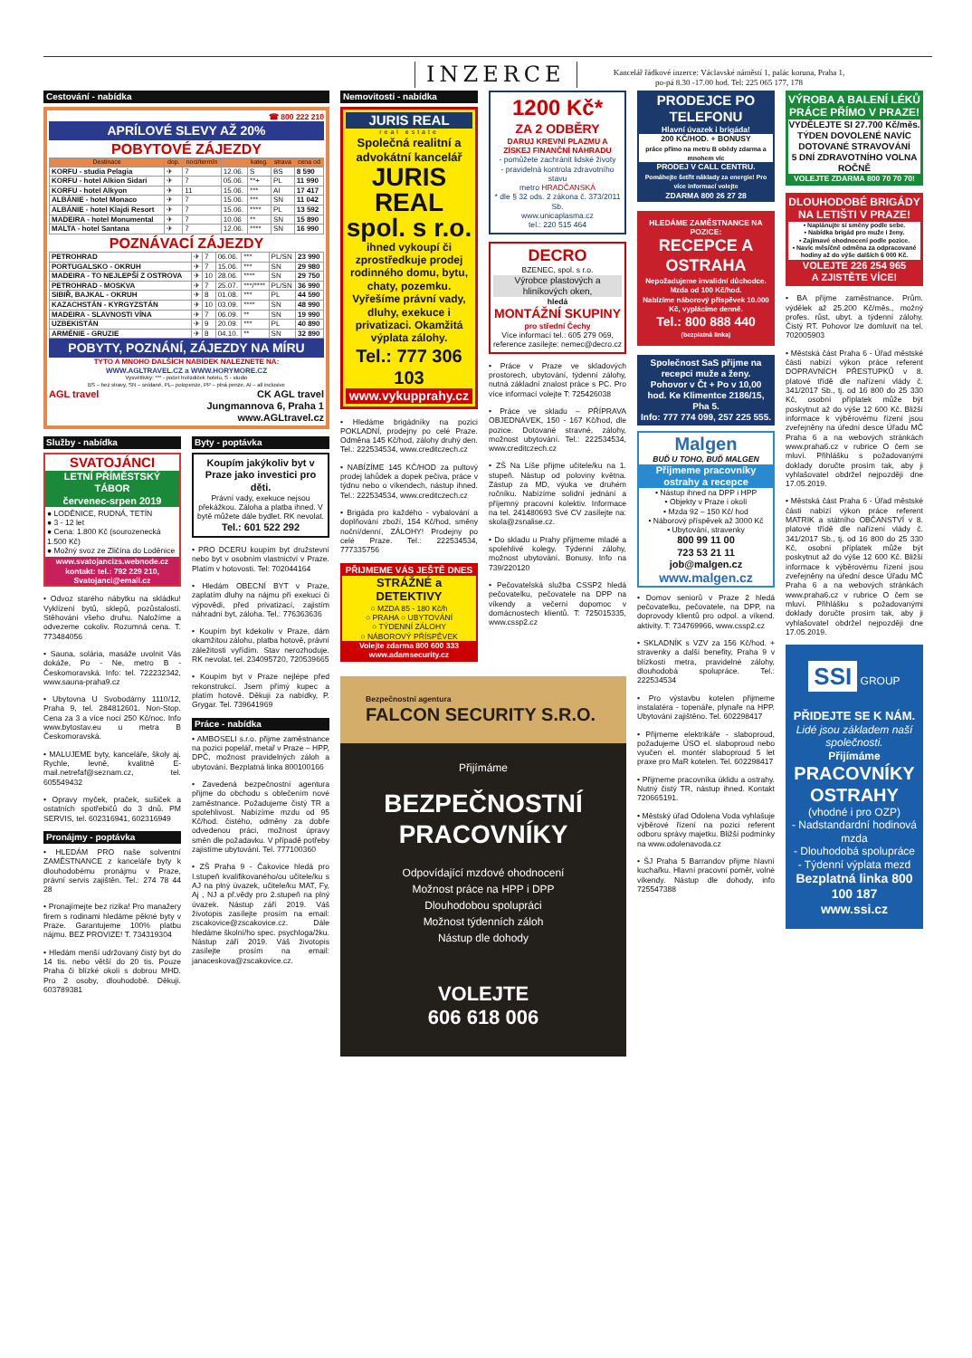INZERCE Kancelář řádkové inzerce: Václavské náměstí 1, palác koruna, Praha 1,
po-pá 8.30 -17.00 hod. Tel: 225 065 177, 178
Cestování - nabídka
☎ 800 222 210
APRÍLOVÉ SLEVY AŽ 20%
POBYTOVÉ ZÁJEZDY
| Destinace | dop. | noci/termín | | kateg. | strava | cena od |
| --- | --- | --- | --- | --- | --- | --- |
| KORFU - studia Pelagia | ✈ | 7 | 12.06. | S | BS | 8 590 |
| KORFU - hotel Alkion Sidari | ✈ | 7 | 05.06. | **+ | PL | 11 990 |
| KORFU - hotel Alkyon | ✈ | 11 | 15.06. | *** | AI | 17 417 |
| ALBÁNIE - hotel Monaco | ✈ | 7 | 15.06. | *** | SN | 11 042 |
| ALBÁNIE - hotel Klajdi Resort | ✈ | 7 | 15.06. | **** | PL | 13 592 |
| MADEIRA - hotel Monumental | ✈ | 7 | 10.06 | ** | SN | 15 890 |
| MALTA - hotel Santana | ✈ | 7 | 12.06. | **** | SN | 16 990 |
POZNÁVACÍ ZÁJEZDY
| PETROHRAD | ✈ | 7 | 06.06. | *** | PL/SN | 23 990 |
| PORTUGALSKO - OKRUH | ✈ | 7 | 15.06. | *** | SN | 29 980 |
| MADEIRA - TO NEJLEPŠÍ Z OSTROVA | ✈ | 10 | 28.06. | **** | SN | 29 750 |
| PETROHRAD - MOSKVA | ✈ | 7 | 25.07. | ***/**** | PL/SN | 36 990 |
| SIBIŘ, BAJKAL - OKRUH | ✈ | 8 | 01.08. | *** | PL | 44 590 |
| KAZACHSTÁN - KYRGYZSTÁN | ✈ | 10 | 03.09. | **** | SN | 48 990 |
| MADEIRA - SLAVNOSTI VÍNA | ✈ | 7 | 06.09. | ** | SN | 19 990 |
| UZBEKISTÁN | ✈ | 9 | 20.09. | *** | PL | 40 890 |
| ARMÉNIE - GRUZIE | ✈ | 8 | 04.10. | ** | SN | 32 890 |
POBYTY, POZNÁNÍ, ZÁJEZDY NA MÍRU
TYTO A MNOHO DALŠÍCH NABÍDEK NALEZNETE NA:
WWW.AGLTRAVEL.CZ a WWW.HORYMORE.CZ
Vysvětlivky: *** - počet hvězdiček hotelu, S - studio
BS – bez stravy, SN – snídaně, PL– polopenze, PP – plná penze, AI – all inclusive
AGL travel CK AGL travel
Jungmannova 6, Praha 1
www.AGLtravel.cz
Služby - nabídka
SVATOJÁNCI
LETNÍ PŘÍMĚSTSKÝ TÁBOR
červenec-srpen 2019
● LODĚNICE, RUDNÁ, TETÍN
● 3 - 12 let
● Cena: 1.800 Kč (sourozenecká 1.500 Kč)
● Možný svoz ze Zličína do Loděnice
www.svatojancizs.webnode.cz
kontakt: tel.: 792 229 210,
Svatojanci@email.cz
• Odvoz starého nábytku na skládku! Vyklízení bytů, sklepů, pozůstalostí. Stěhování všeho druhu. Naložíme a odvezeme cokoliv. Rozumná cena. T. 773484056
• Sauna, solária, masáže uvolnit Vás dokáže, Po - Ne, metro B - Českomoravská. Info: tel. 722232342, www.sauna-praha9.cz
• Ubytovna U Svobodárny 1110/12, Praha 9, tel. 284812601. Non-Stop. Cena za 3 a více nocí 250 Kč/noc. Info www.bytostav.eu u metra B Českomoravská.
• MALUJEME byty, kanceláře, školy aj. Rychle, levně, kvalitně E-mail.netrefaf@seznam.cz, tel. 605549432
• Opravy myček, praček, sušiček a ostatních spotřebičů do 3 dnů. PM SERVIS, tel. 602316941, 602316949
Pronájmy - poptávka
• HLEDÁM PRO naše solventní ZAMĚSTNANCE z kanceláře byty k dlouhodobému pronájmu v Praze, právní servis zajištěn. Tel.: 274 78 44 28
• Pronajímejte bez rizika! Pro manažery firem s rodinami hledáme pěkné byty v Praze. Garantujeme 100% platbu nájmu. BEZ PROVIZE! T. 734319304
• Hledám menší udržovaný čistý byt do 14 tis. nebo větší do 20 tis. Pouze Praha či blízké okolí s dobrou MHD. Pro 2 osoby, dlouhodobě. Děkuji. 603789381
Byty - poptávka
Koupím jakýkoliv byt v Praze jako investici pro děti.
Právní vady, exekuce nejsou překážkou. Záloha a platba ihned. V bytě můžete dále bydlet. RK nevolat.
Tel.: 601 522 292
• PRO DCERU koupím byt družstevní nebo byt v osobním vlastnictví v Praze. Platím v hotovosti. Tel: 702044164
• Hledám OBECNÍ BYT v Praze, zaplatím dluhy na nájmu při exekuci či výpovědi, před privatizací, zajistím náhradní byt, záloha. Tel.: 776363636
• Koupím byt kdekoliv v Praze, dám okamžitou zálohu, platba hotově, právní záležitosti vyřídím. Stav nerozhoduje. RK nevolat. tel. 234095720, 720539665
• Koupím byt v Praze nejlépe před rekonstrukcí. Jsem přímý kupec a platím hotově. Děkuji za nabídky, P. Grygar. Tel. 739641969
Práce - nabídka
• AMBOSELI s.r.o. přijme zaměstnance na pozici popelář, metař v Praze – HPP, DPČ, možnost pravidelných záloh a ubytování. Bezplatná linka 800100166
• Zavedená bezpečnostní agentura přijme do obchodu s oblečením nové zaměstnance. Požadujeme čistý TR a spolehlivost. Nabízíme mzdu od 95 Kč/hod. čistého, odměny za dobře odvedenou práci, možnost úpravy směn dle požadavku. V případě potřeby zajistíme ubytování. Tel. 777100360
• ZŠ Praha 9 - Čakovice hledá pro I.stupeň kvalifikovaného/ou učitele/ku s AJ na plný úvazek, učitele/ku MAT, Fy, Aj , NJ a př.vědy pro 2.stupeň na plný úvazek. Nástup září 2019. Váš životopis zasílejte prosím na email: zscakovice@zscakovice.cz. Dále hledáme školní/ho spec. psychloga/žku. Nástup září 2019. Váš životopis zasílejte prosím na email: janaceskova@zscakovice.cz.
Nemovitosti - nabídka
JURIS REAL
real estate
Společná realitní a advokátní kancelář
JURIS REAL spol. s r.o.
ihned vykoupí či zprostředkuje prodej rodinného domu, bytu, chaty, pozemku. Vyřešíme právní vady, dluhy, exekuce i privatizaci. Okamžitá výplata zálohy.
Tel.: 777 306 103
www.vykupprahy.cz
• Hledáme brigádníky na pozici POKLADNÍ, prodejny po celé Praze. Odměna 145 Kč/hod, zálohy druhý den. Tel.: 222534534, www.creditczech.cz
• NABÍZÍME 145 KČ/HOD za pultový prodej lahůdek a dopek pečiva, práce v týdnu nebo o víkendech, nástup ihned. Tel.: 222534534, www.creditczech.cz
• Brigáda pro každého - vybalování a doplňování zboží, 154 Kč/hod, směny noční/denní, ZÁLOHY! Prodejny po celé Praze. Tel.: 222534534, 777335756
PŘIJMEME VÁS JEŠTĚ DNES
STRÁŽNÉ a DETEKTIVY
○ MZDA 85 - 180 Kč/h
○ PRAHA ○ UBYTOVÁNÍ
○ TÝDENNÍ ZÁLOHY
○ NÁBOROVÝ PŘÍSPĚVEK
Volejte zdarma 800 600 333
www.adamsecurity.cz
1200 Kč*
ZA 2 ODBĚRY
DARUJ KREVNÍ PLAZMU A ZÍSKEJ FINANČNÍ NÁHRADU
- pomůžete zachránit lidské životy
- pravidelná kontrola zdravotního stavu
metro HRADČANSKÁ
* dle § 32 ods. 2 zákona č. 373/2011 Sb.
www.unicaplasma.cz
tel.: 220 515 464
DECRO
BZENEC, spol. s r.o.
Výrobce plastových a hliníkových oken,
hledá
MONTÁŽNÍ SKUPINY
pro střední Čechy
Více informací tel.: 605 279 069, reference zasílejte: nemec@decro.cz
• Práce v Praze ve skladových prostorech, ubytování, týdenní zálohy, nutná základní znalost práce s PC. Pro více informací volejte T: 725426038
• Práce ve skladu – PŘÍPRAVA OBJEDNÁVEK, 150 - 167 Kč/hod, dle pozice. Dotované stravné, zálohy, možnost ubytování. Tel.: 222534534, www.creditczech.cz
• ZŠ Na Líše přijme učitele/ku na 1. stupeň. Nástup od poloviny května. Zástup za MD, výuka ve druhém ročníku. Nabízíme solidní jednání a příjemný pracovní kolektiv. Informace na tel. 241480693 Své CV zasílejte na: skola@zsnalise.cz.
• Do skladu u Prahy přijmeme mladé a spolehlivé kolegy. Týdenní zálohy, možnost ubytování. Bonusy. Info na 739/220120
• Pečovatelská služba CSSP2 hledá pečovatelku, pečovatele na DPP na víkendy a večerní dopomoc v domácnostech klientů. T: 725015335, www.cssp2.cz
Bezpečnostní agentura
FALCON SECURITY S.R.O.
Přijímáme
BEZPEČNOSTNÍ
PRACOVNÍKY
Odpovídající mzdové ohodnocení
Možnost práce na HPP i DPP
Dlouhodobou spolupráci
Možnost týdenních záloh
Nástup dle dohody
VOLEJTE
606 618 006
PRODEJCE PO TELEFONU
Hlavní úvazek i brigáda!
200 KČ/HOD. + BONUSY
práce přímo na metru B obědy zdarma a mnohem víc
PRODEJ V CALL CENTRU.
Pomáhejte šetřit náklady za energie! Pro více informací volejte
ZDARMA 800 26 27 28
HLEDÁME ZAMĚSTNANCE NA POZICE:
RECEPCE A OSTRAHA
Nepožadujeme invalidní důchodce.
Mzda od 100 Kč/hod.
Nabízíme náborový příspěvek 10.000 Kč, vyplácíme denně.
Tel.: 800 888 440
(bezplatná linka)
Společnost SaS přijme na recepci muže a ženy.
Pohovor v Čt + Po v 10,00 hod. Ke Klimentce 2186/15, Pha 5.
Info: 777 774 099, 257 225 555.
Malgen
BUĎ U TOHO, BUĎ MALGEN
Přijmeme pracovníky ostrahy a recepce
• Nástup ihned na DPP i HPP
• Objekty v Praze i okolí
• Mzda 92 – 150 Kč/ hod
• Náborový příspěvek až 3000 Kč
• Ubytování, stravenky
800 99 11 00
723 53 21 11
job@malgen.cz
www.malgen.cz
• Domov seniorů v Praze 2 hledá pečovatelku, pečovatele, na DPP, na doprovody klientů pro odpol. a víkend. aktivity. T: 734769966, www.cssp2.cz
• SKLADNÍK s VZV za 156 Kč/hod. + stravenky a další benefity, Praha 9 v blízkosti metra, pravidelné zálohy, dlouhodobá spolupráce. Tel.: 222534534
• Pro výstavbu kotelen přijmeme instalatéra - topenáře, plynaře na HPP. Ubytování zajištěno. Tel. 602298417
• Přijmeme elektrikáře - slaboproud, požadujeme ÚSO el. slaboproud nebo vyučen el. montér slaboproud 5 let praxe pro MaR kotelen. Tel. 602298417
• Přijmeme pracovníka úklidu a ostrahy. Nutný čistý TR, nástup ihned. Kontakt 720665191.
• Městský úřad Odolena Voda vyhlašuje výběrové řízení na pozici referent odboru správy majetku. Bližší podmínky na www.odolenavoda.cz
• ŠJ Praha 5 Barrandov přijme hlavní kuchařku. Hlavní pracovní poměr, volné víkendy. Nástup dle dohody, info 725547388
VÝROBA A BALENÍ LÉKŮ
PRÁCE PŘÍMO V PRAZE!
VYDĚLEJTE SI 27.700 Kč/měs.
TÝDEN DOVOLENÉ NAVÍC
DOTOVANÉ STRAVOVÁNÍ
5 DNÍ ZDRAVOTNÍHO VOLNA ROČNĚ
VOLEJTE ZDARMA 800 70 70 70!
DLOUHODOBÉ BRIGÁDY NA LETIŠTI V PRAZE!
• Naplánujte si směny podle sebe.
• Nabídka brigád pro muže i ženy.
• Zajímavé ohodnocení podle pozice.
• Navíc měsíčně odměna za odpracované hodiny až do výše dalších 6 000 Kč.
VOLEJTE 226 254 965
A ZJISTĚTE VÍCE!
• BA přijme zaměstnance. Prům. výdělek až 25.200 Kč/měs., možný profes. růst, ubyt. a týdenní zálohy. Čistý RT. Pohovor lze domluvit na tel. 702005903
• Městská část Praha 6 - Úřad městské části nabízí výkon práce referent DOPRAVNÍCH PŘESTUPKŮ v 8. platové třídě dle nařízení vlády č. 341/2017 Sb., tj. od 16 800 do 25 330 Kč, osobní příplatek může být poskytnut až do výše 12 600 Kč. Bližší informace k výběrovému řízení jsou zveřejněny na úřední desce Úřadu MČ Praha 6 a na webových stránkách www.praha6.cz v rubrice O čem se mluví. Přihlášku s požadovanými doklady doručte prosím tak, aby ji vyhlašovatel obdržel nejpozději dne 17.05.2019.
• Městská část Praha 6 - Úřad městské části nabízí výkon práce referent MATRIK a státního OBČANSTVÍ v 8. platové třídě dle nařízení vlády č. 341/2017 Sb., tj. od 16 800 do 25 330 Kč, osobní příplatek může být poskytnut až do výše 12 600 Kč. Bližší informace k výběrovému řízení jsou zveřejněny na úřední desce Úřadu MČ Praha 6 a na webových stránkách www.praha6.cz v rubrice O čem se mluví. Přihlášku s požadovanými doklady doručte prosím tak, aby ji vyhlašovatel obdržel nejpozději dne 17.05.2019.
SSI GROUP
PŘIDEJTE SE K NÁM.
Lidé jsou základem naší společnosti.
Přijímáme
PRACOVNÍKY OSTRAHY
(vhodné i pro OZP)
- Nadstandardní hodinová mzda
- Dlouhodobá spolupráce
- Týdenní výplata mezd
Bezplatná linka 800 100 187
www.ssi.cz